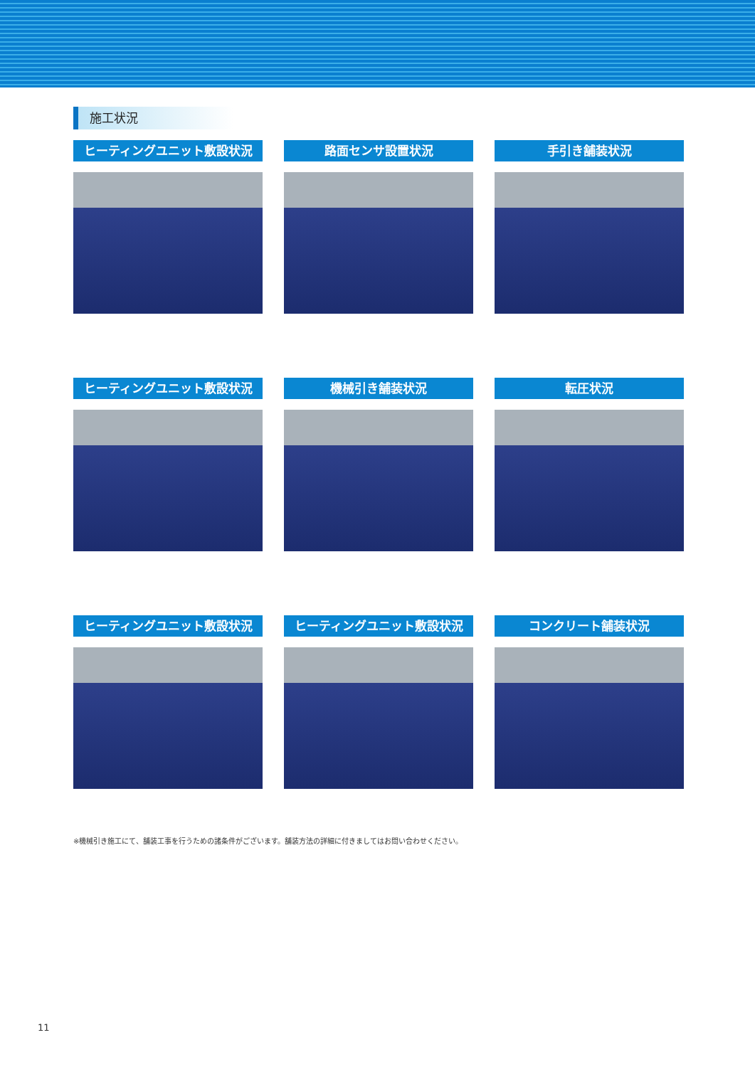施工状況
ヒーティングユニット敷設状況
路面センサ設置状況
手引き舗装状況
ヒーティングユニット敷設状況
機械引き舗装状況
転圧状況
ヒーティングユニット敷設状況
ヒーティングユニット敷設状況
コンクリート舗装状況
※機械引き施工にて、舗装工事を行うための諸条件がございます。舗装方法の詳細に付きましてはお問い合わせください。
11